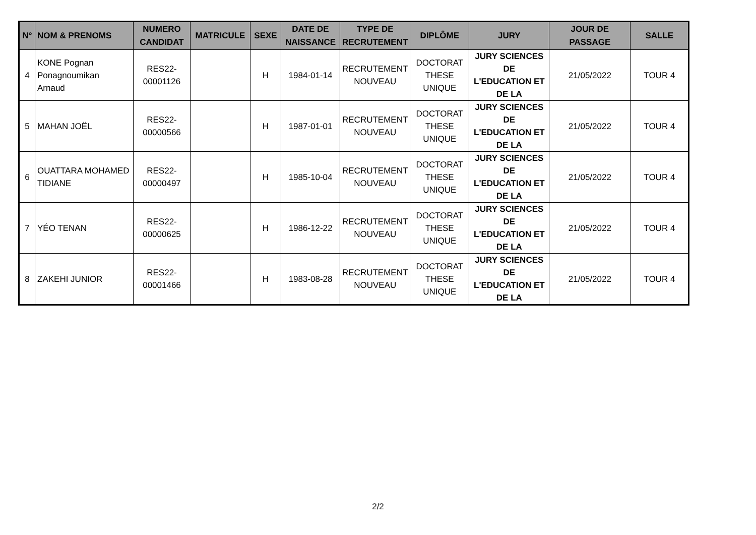| N° | NOM & PRENOMS | NUMERO CANDIDAT | MATRICULE | SEXE | DATE DE NAISSANCE | TYPE DE RECRUTEMENT | DIPLÔME | JURY | JOUR DE PASSAGE | SALLE |
| --- | --- | --- | --- | --- | --- | --- | --- | --- | --- | --- |
| 4 | KONE Pognan Ponagnoumikan Arnaud | RES22- 00001126 | | H | 1984-01-14 | RECRUTEMENT NOUVEAU | DOCTORAT THESE UNIQUE | JURY SCIENCES DE L'EDUCATION ET DE LA | 21/05/2022 | TOUR 4 |
| 5 | MAHAN JOËL | RES22- 00000566 | | H | 1987-01-01 | RECRUTEMENT NOUVEAU | DOCTORAT THESE UNIQUE | JURY SCIENCES DE L'EDUCATION ET DE LA | 21/05/2022 | TOUR 4 |
| 6 | OUATTARA MOHAMED TIDIANE | RES22- 00000497 | | H | 1985-10-04 | RECRUTEMENT NOUVEAU | DOCTORAT THESE UNIQUE | JURY SCIENCES DE L'EDUCATION ET DE LA | 21/05/2022 | TOUR 4 |
| 7 | YÉO TENAN | RES22- 00000625 | | H | 1986-12-22 | RECRUTEMENT NOUVEAU | DOCTORAT THESE UNIQUE | JURY SCIENCES DE L'EDUCATION ET DE LA | 21/05/2022 | TOUR 4 |
| 8 | ZAKEHI JUNIOR | RES22- 00001466 | | H | 1983-08-28 | RECRUTEMENT NOUVEAU | DOCTORAT THESE UNIQUE | JURY SCIENCES DE L'EDUCATION ET DE LA | 21/05/2022 | TOUR 4 |
2/2